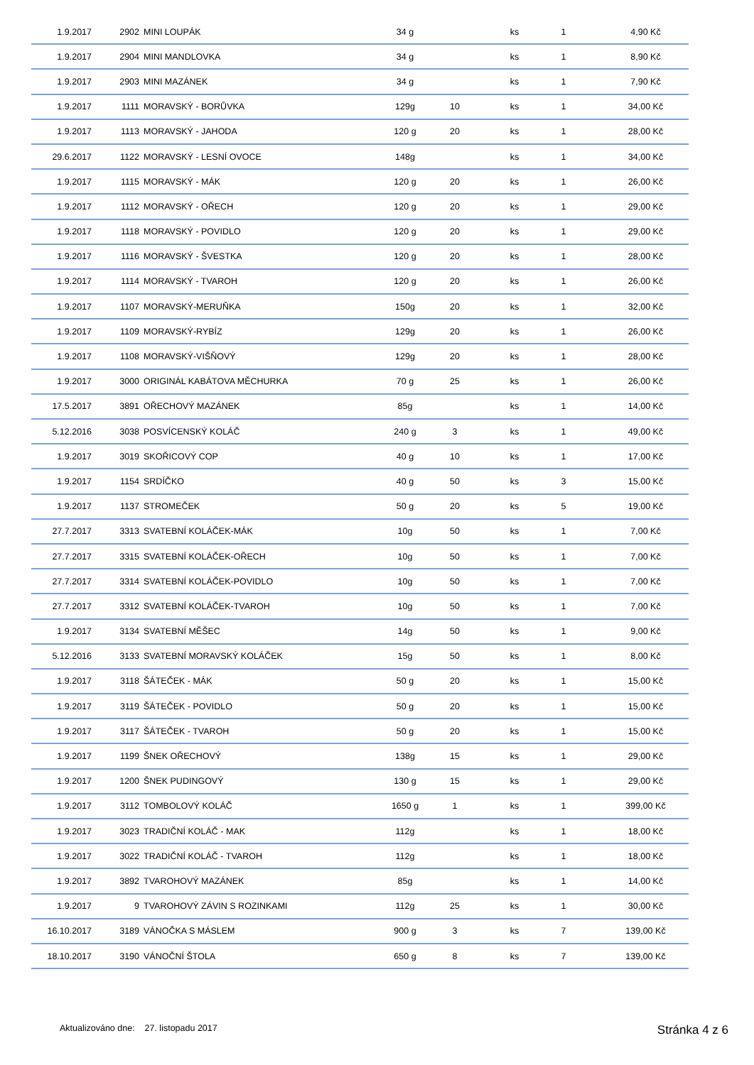| 1.9.2017 | 2902 | MINI LOUPÁK | 34 g | | ks | 1 | 4,90 Kč |
| 1.9.2017 | 2904 | MINI MANDLOVKA | 34 g | | ks | 1 | 8,90 Kč |
| 1.9.2017 | 2903 | MINI MAZÁNEK | 34 g | | ks | 1 | 7,90 Kč |
| 1.9.2017 | 1111 | MORAVSKÝ - BORŮVKA | 129g | 10 | ks | 1 | 34,00 Kč |
| 1.9.2017 | 1113 | MORAVSKÝ - JAHODA | 120 g | 20 | ks | 1 | 28,00 Kč |
| 29.6.2017 | 1122 | MORAVSKÝ - LESNÍ OVOCE | 148g | | ks | 1 | 34,00 Kč |
| 1.9.2017 | 1115 | MORAVSKÝ - MÁK | 120 g | 20 | ks | 1 | 26,00 Kč |
| 1.9.2017 | 1112 | MORAVSKÝ - OŘECH | 120 g | 20 | ks | 1 | 29,00 Kč |
| 1.9.2017 | 1118 | MORAVSKÝ - POVIDLO | 120 g | 20 | ks | 1 | 29,00 Kč |
| 1.9.2017 | 1116 | MORAVSKÝ - ŠVESTKA | 120 g | 20 | ks | 1 | 28,00 Kč |
| 1.9.2017 | 1114 | MORAVSKÝ - TVAROH | 120 g | 20 | ks | 1 | 26,00 Kč |
| 1.9.2017 | 1107 | MORAVSKÝ-MERUŇKA | 150g | 20 | ks | 1 | 32,00 Kč |
| 1.9.2017 | 1109 | MORAVSKÝ-RYBÍZ | 129g | 20 | ks | 1 | 26,00 Kč |
| 1.9.2017 | 1108 | MORAVSKÝ-VIŠŇOVÝ | 129g | 20 | ks | 1 | 28,00 Kč |
| 1.9.2017 | 3000 | ORIGINÁL KABÁTOVA MĚCHURKA | 70 g | 25 | ks | 1 | 26,00 Kč |
| 17.5.2017 | 3891 | OŘECHOVÝ MAZÁNEK | 85g | | ks | 1 | 14,00 Kč |
| 5.12.2016 | 3038 | POSVÍCENSKÝ KOLÁČ | 240 g | 3 | ks | 1 | 49,00 Kč |
| 1.9.2017 | 3019 | SKOŘICOVÝ COP | 40 g | 10 | ks | 1 | 17,00 Kč |
| 1.9.2017 | 1154 | SRDÍČKO | 40 g | 50 | ks | 3 | 15,00 Kč |
| 1.9.2017 | 1137 | STROMEČEK | 50 g | 20 | ks | 5 | 19,00 Kč |
| 27.7.2017 | 3313 | SVATEBNÍ KOLÁČEK-MÁK | 10g | 50 | ks | 1 | 7,00 Kč |
| 27.7.2017 | 3315 | SVATEBNÍ KOLÁČEK-OŘECH | 10g | 50 | ks | 1 | 7,00 Kč |
| 27.7.2017 | 3314 | SVATEBNÍ KOLÁČEK-POVIDLO | 10g | 50 | ks | 1 | 7,00 Kč |
| 27.7.2017 | 3312 | SVATEBNÍ KOLÁČEK-TVAROH | 10g | 50 | ks | 1 | 7,00 Kč |
| 1.9.2017 | 3134 | SVATEBNÍ MĚŠEC | 14g | 50 | ks | 1 | 9,00 Kč |
| 5.12.2016 | 3133 | SVATEBNÍ MORAVSKÝ KOLÁČEK | 15g | 50 | ks | 1 | 8,00 Kč |
| 1.9.2017 | 3118 | ŠÁTEČEK - MÁK | 50 g | 20 | ks | 1 | 15,00 Kč |
| 1.9.2017 | 3119 | ŠÁTEČEK - POVIDLO | 50 g | 20 | ks | 1 | 15,00 Kč |
| 1.9.2017 | 3117 | ŠÁTEČEK - TVAROH | 50 g | 20 | ks | 1 | 15,00 Kč |
| 1.9.2017 | 1199 | ŠNEK OŘECHOVÝ | 138g | 15 | ks | 1 | 29,00 Kč |
| 1.9.2017 | 1200 | ŠNEK PUDINGOVÝ | 130 g | 15 | ks | 1 | 29,00 Kč |
| 1.9.2017 | 3112 | TOMBOLOVÝ KOLÁČ | 1650 g | 1 | ks | 1 | 399,00 Kč |
| 1.9.2017 | 3023 | TRADIČNÍ KOLÁČ - MAK | 112g | | ks | 1 | 18,00 Kč |
| 1.9.2017 | 3022 | TRADIČNÍ KOLÁČ - TVAROH | 112g | | ks | 1 | 18,00 Kč |
| 1.9.2017 | 3892 | TVAROHOVÝ MAZÁNEK | 85g | | ks | 1 | 14,00 Kč |
| 1.9.2017 | 9 | TVAROHOVÝ ZÁVIN S ROZINKAMI | 112g | 25 | ks | 1 | 30,00 Kč |
| 16.10.2017 | 3189 | VÁNOČKA S MÁSLEM | 900 g | 3 | ks | 7 | 139,00 Kč |
| 18.10.2017 | 3190 | VÁNOČNÍ ŠTOLA | 650 g | 8 | ks | 7 | 139,00 Kč |
Aktualizováno dne: 27. listopadu 2017
Stránka 4 z 6